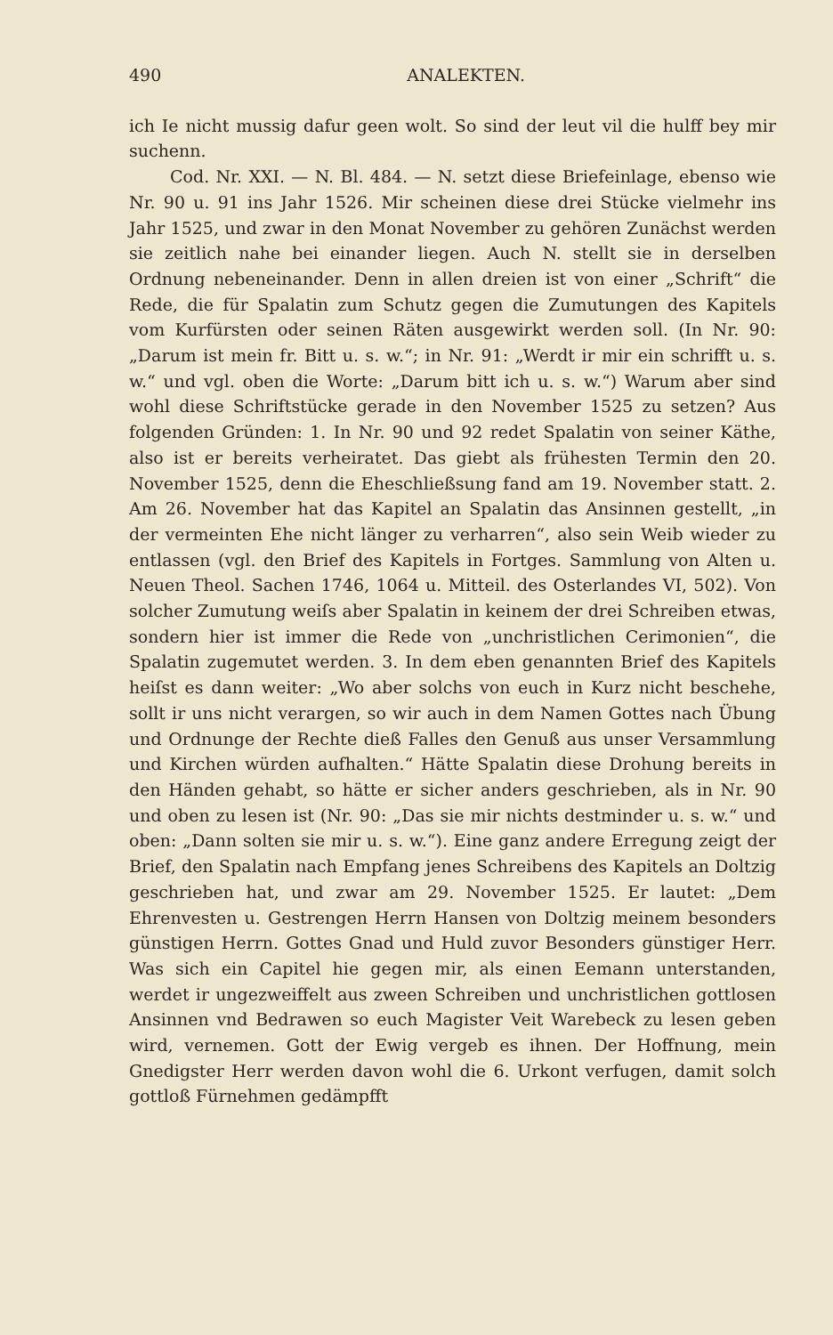490 ANALEKTEN.
ich Ie nicht mussig dafur geen wolt. So sind der leut vil die hulff bey mir suchenn.
Cod. Nr. XXI. — N. Bl. 484. — N. setzt diese Briefeinlage, ebenso wie Nr. 90 u. 91 ins Jahr 1526. Mir scheinen diese drei Stücke vielmehr ins Jahr 1525, und zwar in den Monat November zu gehören Zunächst werden sie zeitlich nahe bei einander liegen. Auch N. stellt sie in derselben Ordnung nebeneinander. Denn in allen dreien ist von einer „Schrift“ die Rede, die für Spalatin zum Schutz gegen die Zumutungen des Kapitels vom Kurfürsten oder seinen Räten ausgewirkt werden soll. (In Nr. 90: „Darum ist mein fr. Bitt u. s. w.“; in Nr. 91: „Werdt ir mir ein schrifft u. s. w.“ und vgl. oben die Worte: „Darum bitt ich u. s. w.“) Warum aber sind wohl diese Schriftstücke gerade in den November 1525 zu setzen? Aus folgenden Gründen: 1. In Nr. 90 und 92 redet Spalatin von seiner Käthe, also ist er bereits verheiratet. Das giebt als frühesten Termin den 20. November 1525, denn die Eheschließsung fand am 19. November statt. 2. Am 26. November hat das Kapitel an Spalatin das Ansinnen gestellt, „in der vermeinten Ehe nicht länger zu verharren“, also sein Weib wieder zu entlassen (vgl. den Brief des Kapitels in Fortges. Sammlung von Alten u. Neuen Theol. Sachen 1746, 1064 u. Mitteil. des Osterlandes VI, 502). Von solcher Zumutung weiſs aber Spalatin in keinem der drei Schreiben etwas, sondern hier ist immer die Rede von „unchristlichen Cerimonien“, die Spalatin zugemutet werden. 3. In dem eben genannten Brief des Kapitels heiſst es dann weiter: „Wo aber solchs von euch in Kurz nicht beschehe, sollt ir uns nicht verargen, so wir auch in dem Namen Gottes nach Übung und Ordnunge der Rechte dieß Falles den Genuß aus unser Versammlung und Kirchen würden aufhalten.“ Hätte Spalatin diese Drohung bereits in den Händen gehabt, so hätte er sicher anders geschrieben, als in Nr. 90 und oben zu lesen ist (Nr. 90: „Das sie mir nichts destminder u. s. w.“ und oben: „Dann solten sie mir u. s. w.“). Eine ganz andere Erregung zeigt der Brief, den Spalatin nach Empfang jenes Schreibens des Kapitels an Doltzig geschrieben hat, und zwar am 29. November 1525. Er lautet: „Dem Ehrenvesten u. Gestrengen Herrn Hansen von Doltzig meinem besonders günstigen Herrn. Gottes Gnad und Huld zuvor Besonders günstiger Herr. Was sich ein Capitel hie gegen mir, als einen Eemann unterstanden, werdet ir ungezweiffelt aus zween Schreiben und unchristlichen gottlosen Ansinnen vnd Bedrawen so euch Magister Veit Warebeck zu lesen geben wird, vernemen. Gott der Ewig vergeb es ihnen. Der Hoffnung, mein Gnedigster Herr werden davon wohl die 6. Urkont verfugen, damit solch gottloß Fürnehmen gedämpfft